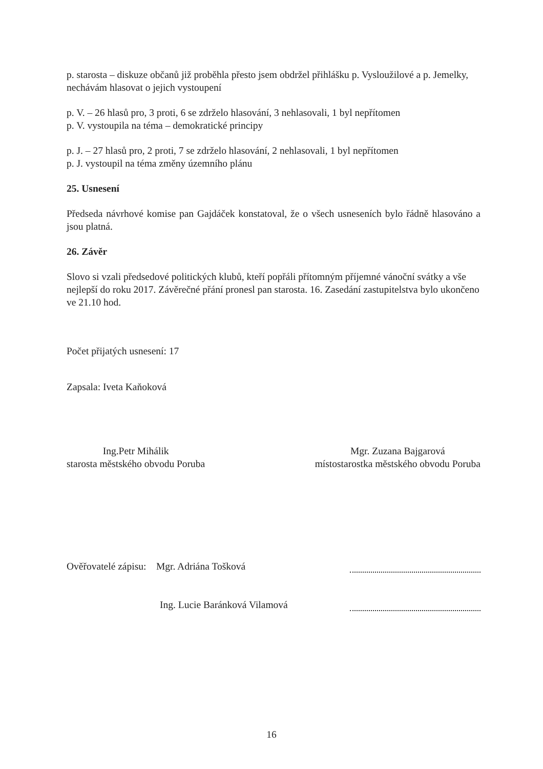p. starosta – diskuze občanů již proběhla přesto jsem obdržel přihlášku p. Vysloužilové a p. Jemelky, nechávám hlasovat o jejich vystoupení
p. V. – 26 hlasů pro, 3 proti, 6 se zdrželo hlasování, 3 nehlasovali, 1 byl nepřítomen
p. V. vystoupila na téma – demokratické principy
p. J. – 27 hlasů pro, 2 proti, 7 se zdrželo hlasování, 2 nehlasovali, 1 byl nepřítomen
p. J. vystoupil na téma změny územního plánu
25. Usnesení
Předseda návrhové komise pan Gajdáček konstatoval, že o všech usneseních bylo řádně hlasováno a jsou platná.
26. Závěr
Slovo si vzali předsedové politických klubů, kteří popřáli přítomným příjemné vánoční svátky a vše nejlepší do roku 2017. Závěrečné přání pronesl pan starosta. 16. Zasedání zastupitelstva bylo ukončeno ve 21.10 hod.
Počet přijatých usnesení: 17
Zapsala: Iveta Kaňoková
Ing.Petr Mihálik
starosta městského obvodu Poruba
Mgr. Zuzana Bajgarová
místostarostka městského obvodu Poruba
Ověřovatelé zápisu: Mgr. Adriána Tošková
Ing. Lucie Baránková Vilamová
16